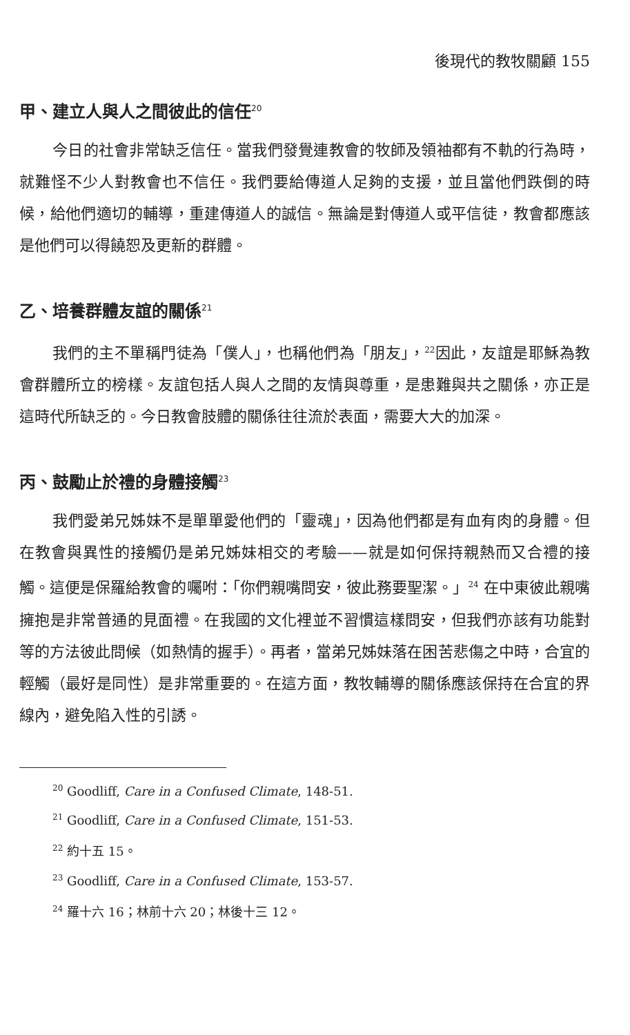後現代的教牧關顧 155
甲、建立人與人之間彼此的信任<sup>20</sup>
今日的社會非常缺乏信任。當我們發覺連教會的牧師及領袖都有不軌的行為時，就難怪不少人對教會也不信任。我們要給傳道人足夠的支援，並且當他們跌倒的時候，給他們適切的輔導，重建傳道人的誠信。無論是對傳道人或平信徒，教會都應該是他們可以得饒恕及更新的群體。
乙、培養群體友誼的關係<sup>21</sup>
我們的主不單稱門徒為「僕人」，也稱他們為「朋友」，<sup>22</sup>因此，友誼是耶穌為教會群體所立的榜樣。友誼包括人與人之間的友情與尊重，是患難與共之關係，亦正是這時代所缺乏的。今日教會肢體的關係往往流於表面，需要大大的加深。
丙、鼓勵止於禮的身體接觸<sup>23</sup>
我們愛弟兄姊妹不是單單愛他們的「靈魂」，因為他們都是有血有肉的身體。但在教會與異性的接觸仍是弟兄姊妹相交的考驗——就是如何保持親熱而又合禮的接觸。這便是保羅給教會的囑咐：「你們親嘴問安，彼此務要聖潔。」<sup>24</sup> 在中東彼此親嘴擁抱是非常普通的見面禮。在我國的文化裡並不習慣這樣問安，但我們亦該有功能對等的方法彼此問候（如熱情的握手）。再者，當弟兄姊妹落在困苦悲傷之中時，合宜的輕觸（最好是同性）是非常重要的。在這方面，教牧輔導的關係應該保持在合宜的界線內，避免陷入性的引誘。
<sup>20</sup> Goodliff, Care in a Confused Climate, 148-51.
<sup>21</sup> Goodliff, Care in a Confused Climate, 151-53.
<sup>22</sup> 約十五 15。
<sup>23</sup> Goodliff, Care in a Confused Climate, 153-57.
<sup>24</sup> 羅十六 16；林前十六 20；林後十三 12。